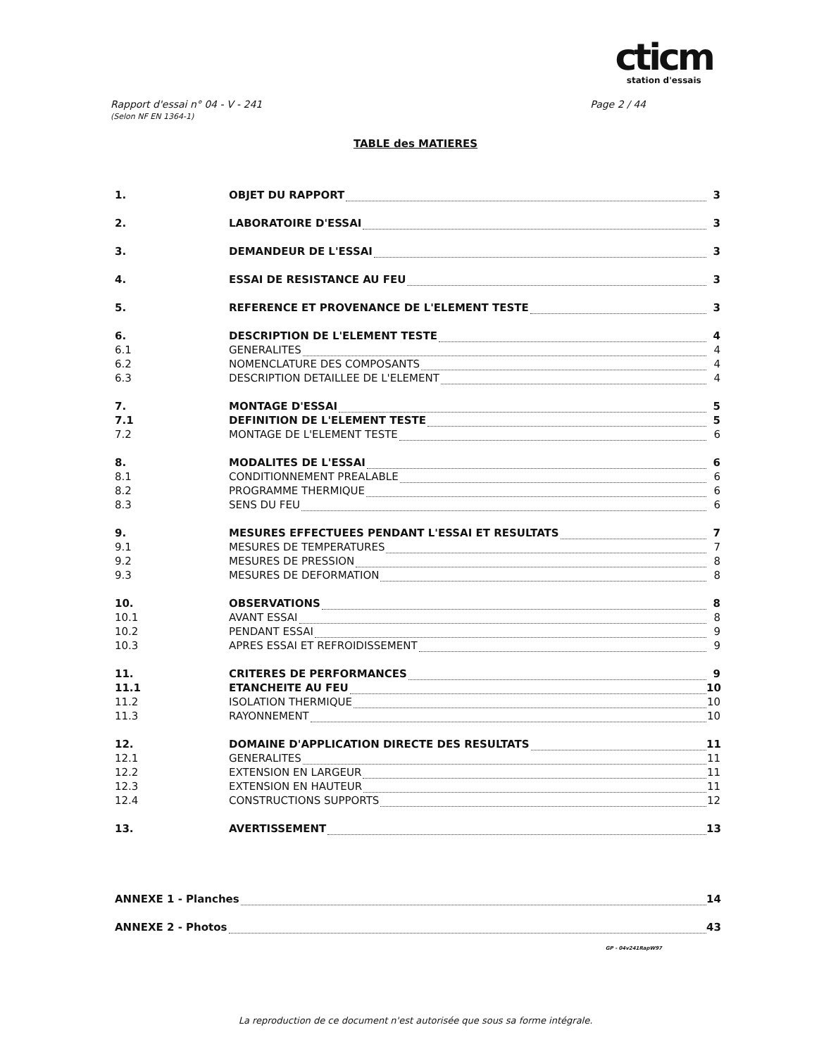cticm
station d'essais
Rapport d'essai n° 04 - V - 241
(Selon NF EN 1364-1)
Page 2 / 44
TABLE des MATIERES
1. OBJET DU RAPPORT 3
2. LABORATOIRE D'ESSAI 3
3. DEMANDEUR DE L'ESSAI 3
4. ESSAI DE RESISTANCE AU FEU 3
5. REFERENCE ET PROVENANCE DE L'ELEMENT TESTE 3
6. DESCRIPTION DE L'ELEMENT TESTE 4
6.1 GENERALITES 4
6.2 NOMENCLATURE DES COMPOSANTS 4
6.3 DESCRIPTION DETAILLEE DE L'ELEMENT 4
7. MONTAGE D'ESSAI 5
7.1 DEFINITION DE L'ELEMENT TESTE 5
7.2 MONTAGE DE L'ELEMENT TESTE 6
8. MODALITES DE L'ESSAI 6
8.1 CONDITIONNEMENT PREALABLE 6
8.2 PROGRAMME THERMIQUE 6
8.3 SENS DU FEU 6
9. MESURES EFFECTUEES PENDANT L'ESSAI ET RESULTATS 7
9.1 MESURES DE TEMPERATURES 7
9.2 MESURES DE PRESSION 8
9.3 MESURES DE DEFORMATION 8
10. OBSERVATIONS 8
10.1 AVANT ESSAI 8
10.2 PENDANT ESSAI 9
10.3 APRES ESSAI ET REFROIDISSEMENT 9
11. CRITERES DE PERFORMANCES 9
11.1 ETANCHEITE AU FEU 10
11.2 ISOLATION THERMIQUE 10
11.3 RAYONNEMENT 10
12. DOMAINE D'APPLICATION DIRECTE DES RESULTATS 11
12.1 GENERALITES 11
12.2 EXTENSION EN LARGEUR 11
12.3 EXTENSION EN HAUTEUR 11
12.4 CONSTRUCTIONS SUPPORTS 12
13. AVERTISSEMENT 13
ANNEXE 1 - Planches 14
ANNEXE 2 - Photos 43
GP - 04v241RapW97
La reproduction de ce document n'est autorisée que sous sa forme intégrale.